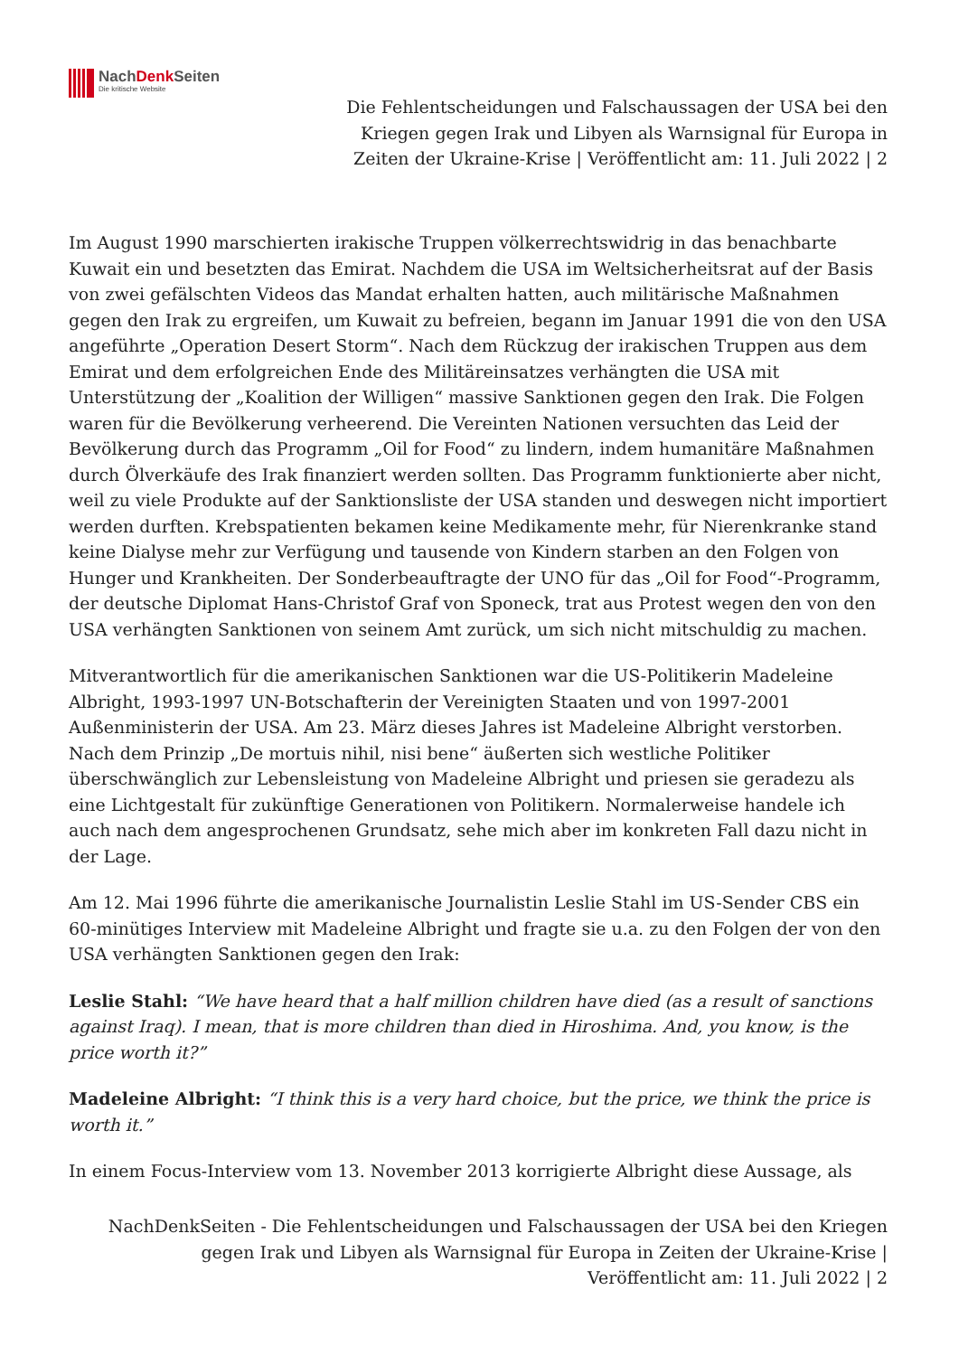NachDenk Seiten
Die kritische Website
Die Fehlentscheidungen und Falschaussagen der USA bei den Kriegen gegen Irak und Libyen als Warnsignal für Europa in Zeiten der Ukraine-Krise | Veröffentlicht am: 11. Juli 2022 | 2
Im August 1990 marschierten irakische Truppen völkerrechtswidrig in das benachbarte Kuwait ein und besetzten das Emirat. Nachdem die USA im Weltsicherheitsrat auf der Basis von zwei gefälschten Videos das Mandat erhalten hatten, auch militärische Maßnahmen gegen den Irak zu ergreifen, um Kuwait zu befreien, begann im Januar 1991 die von den USA angeführte „Operation Desert Storm“. Nach dem Rückzug der irakischen Truppen aus dem Emirat und dem erfolgreichen Ende des Militäreinsatzes verhängten die USA mit Unterstützung der „Koalition der Willigen“ massive Sanktionen gegen den Irak. Die Folgen waren für die Bevölkerung verheerend. Die Vereinten Nationen versuchten das Leid der Bevölkerung durch das Programm „Oil for Food“ zu lindern, indem humanitäre Maßnahmen durch Ölverkäufe des Irak finanziert werden sollten. Das Programm funktionierte aber nicht, weil zu viele Produkte auf der Sanktionsliste der USA standen und deswegen nicht importiert werden durften. Krebspatienten bekamen keine Medikamente mehr, für Nierenkranke stand keine Dialyse mehr zur Verfügung und tausende von Kindern starben an den Folgen von Hunger und Krankheiten. Der Sonderbeauftragte der UNO für das „Oil for Food“-Programm, der deutsche Diplomat Hans-Christof Graf von Sponeck, trat aus Protest wegen den von den USA verhängten Sanktionen von seinem Amt zurück, um sich nicht mitschuldig zu machen.
Mitverantwortlich für die amerikanischen Sanktionen war die US-Politikerin Madeleine Albright, 1993-1997 UN-Botschafterin der Vereinigten Staaten und von 1997-2001 Außenministerin der USA. Am 23. März dieses Jahres ist Madeleine Albright verstorben. Nach dem Prinzip „De mortuis nihil, nisi bene“ äußerten sich westliche Politiker überschwänglich zur Lebensleistung von Madeleine Albright und priesen sie geradezu als eine Lichtgestalt für zukünftige Generationen von Politikern. Normalerweise handele ich auch nach dem angesprochenen Grundsatz, sehe mich aber im konkreten Fall dazu nicht in der Lage.
Am 12. Mai 1996 führte die amerikanische Journalistin Leslie Stahl im US-Sender CBS ein 60-minütiges Interview mit Madeleine Albright und fragte sie u.a. zu den Folgen der von den USA verhängten Sanktionen gegen den Irak:
Leslie Stahl: “We have heard that a half million children have died (as a result of sanctions against Iraq). I mean, that is more children than died in Hiroshima. And, you know, is the price worth it?”
Madeleine Albright: “I think this is a very hard choice, but the price, we think the price is worth it.”
In einem Focus-Interview vom 13. November 2013 korrigierte Albright diese Aussage, als
NachDenkSeiten - Die Fehlentscheidungen und Falschaussagen der USA bei den Kriegen gegen Irak und Libyen als Warnsignal für Europa in Zeiten der Ukraine-Krise | Veröffentlicht am: 11. Juli 2022 | 2